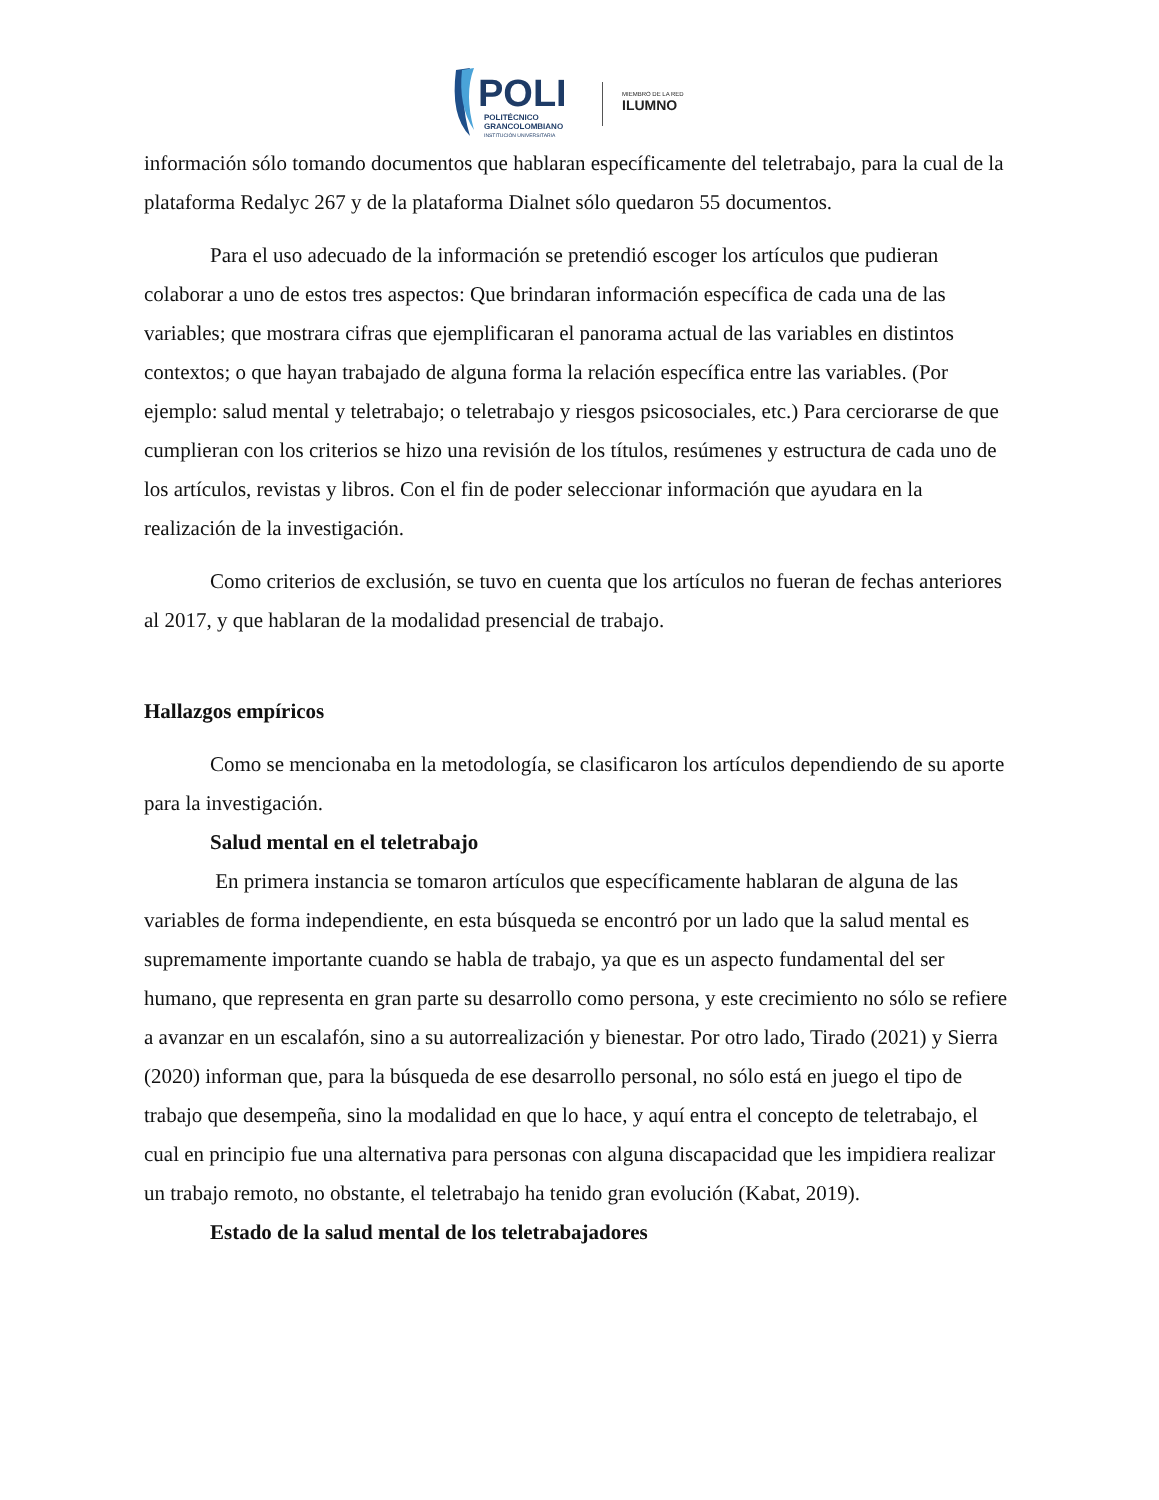POLI
POLITÉCNICO
GRANCOLOMBIANO
INSTITUCIÓN UNIVERSITARIA
MIEMBRO DE LA RED
ILUMNO
información sólo tomando documentos que hablaran específicamente del teletrabajo, para la cual de la plataforma Redalyc 267 y de la plataforma Dialnet sólo quedaron 55 documentos.
Para el uso adecuado de la información se pretendió escoger los artículos que pudieran colaborar a uno de estos tres aspectos: Que brindaran información específica de cada una de las variables; que mostrara cifras que ejemplificaran el panorama actual de las variables en distintos contextos; o que hayan trabajado de alguna forma la relación específica entre las variables. (Por ejemplo: salud mental y teletrabajo; o teletrabajo y riesgos psicosociales, etc.) Para cerciorarse de que cumplieran con los criterios se hizo una revisión de los títulos, resúmenes y estructura de cada uno de los artículos, revistas y libros. Con el fin de poder seleccionar información que ayudara en la realización de la investigación.
Como criterios de exclusión, se tuvo en cuenta que los artículos no fueran de fechas anteriores al 2017, y que hablaran de la modalidad presencial de trabajo.
Hallazgos empíricos
Como se mencionaba en la metodología, se clasificaron los artículos dependiendo de su aporte para la investigación.
Salud mental en el teletrabajo
En primera instancia se tomaron artículos que específicamente hablaran de alguna de las variables de forma independiente, en esta búsqueda se encontró por un lado que la salud mental es supremamente importante cuando se habla de trabajo, ya que es un aspecto fundamental del ser humano, que representa en gran parte su desarrollo como persona, y este crecimiento no sólo se refiere a avanzar en un escalafón, sino a su autorrealización y bienestar. Por otro lado, Tirado (2021) y Sierra (2020) informan que, para la búsqueda de ese desarrollo personal, no sólo está en juego el tipo de trabajo que desempeña, sino la modalidad en que lo hace, y aquí entra el concepto de teletrabajo, el cual en principio fue una alternativa para personas con alguna discapacidad que les impidiera realizar un trabajo remoto, no obstante, el teletrabajo ha tenido gran evolución (Kabat, 2019).
Estado de la salud mental de los teletrabajadores